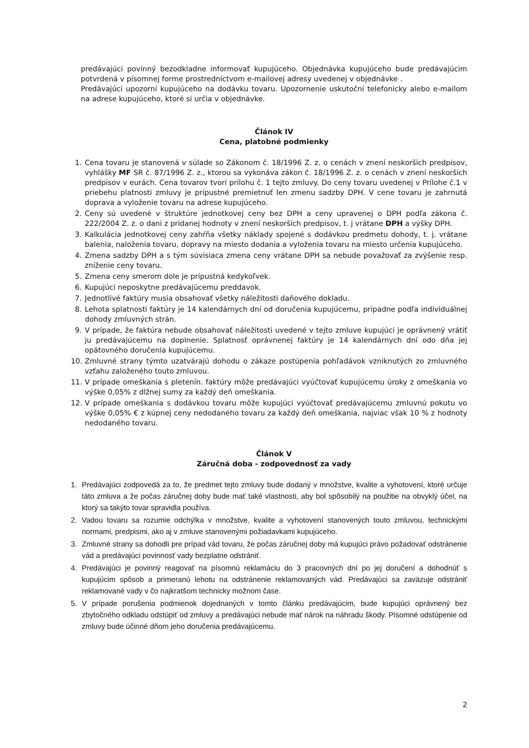predávajúci povinný bezodkladne informovať kupujúceho. Objednávka kupujúceho bude predávajúcim potvrdená v písomnej forme prostredníctvom e-mailovej adresy uvedenej v objednávke .
Predávajúci upozorní kupujúceho na dodávku tovaru. Upozornenie uskutoční telefonicky alebo e-mailom na adrese kupujúceho, ktoré si určia v objednávke.
Článok IV
Cena, platobné podmienky
1. Cena tovaru je stanovená v súlade so Zákonom č. 18/1996 Z. z. o cenách v znení neskorších predpisov, vyhlášky MF SR č. 87/1996 Z. z., ktorou sa vykonáva zákon č. 18/1996 Z. z. o cenách v znení neskorších predpisov v eurách. Cena tovarov tvorí prílohu č. 1 tejto zmluvy. Do ceny tovaru uvedenej v Prílohe č.1 v priebehu platnosti zmluvy je prípustné premietnuť len zmenu sadzby DPH. V cene tovaru je zahrnutá doprava a vyloženie tovaru na adrese kupujúceho.
2. Ceny sú uvedené v štruktúre jednotkovej ceny bez DPH a ceny upravenej o DPH podľa zákona č. 222/2004 Z. z. o dani z pridanej hodnoty v znení neskorších predpisov, t. j vrátane DPH a výšky DPH.
3. Kalkulácia jednotkovej ceny zahŕňa všetky náklady spojené s dodávkou predmetu dohody, t. j. vrátane balenia, naloženia tovaru, dopravy na miesto dodania a vyloženia tovaru na miesto určenia kupujúceho.
4. Zmena sadzby DPH a s tým súvisiaca zmena ceny vrátane DPH sa nebude považovať za zvýšenie resp. zníženie ceny tovaru.
5. Zmena ceny smerom dole je prípustná kedykoľvek.
6. Kupujúci neposkytne predávajúcemu preddavok.
7. Jednotlivé faktúry musia obsahovať všetky náležitosti daňového dokladu.
8. Lehota splatnosti faktúry je 14 kalendárnych dní od doručenia kupujúcemu, prípadne podľa individuálnej dohody zmluvných strán.
9. V prípade, že faktúra nebude obsahovať náležitosti uvedené v tejto zmluve kupujúci je oprávnený vrátiť ju predávajúcemu na doplnenie. Splatnosť oprávnenej faktúry je 14 kalendárnych dní odo dňa jej opätovného doručenia kupujúcemu.
10. Zmluvné strany týmto uzatvárajú dohodu o zákaze postúpenia pohľadávok vzniknutých zo zmluvného vzťahu založeného touto zmluvou.
11. V prípade omeškania s pletenín. faktúry môže predávajúci vyúčtovať kupujúcemu úroky z omeškania vo výške 0,05% z dlžnej sumy za každý deň omeškania.
12. V prípade omeškania s dodávkou tovaru môže kupujúci vyúčtovať predávajúcemu zmluvnú pokutu vo výške 0,05% € z kúpnej ceny nedodaného tovaru za každý deň omeškania, najviac však 10 % z hodnoty nedodaného tovaru.
Článok V
Záručná doba - zodpovednosť za vady
1. Predávajúci zodpovedá za to, že predmet tejto zmluvy bude dodaný v množstve, kvalite a vyhotovení, ktoré určuje táto zmluva a že počas záručnej doby bude mať také vlastnosti, aby bol spôsobilý na použitie na obvyklý účel, na ktorý sa takýto tovar spravidla používa.
2. Vadou tovaru sa rozumie odchýlka v množstve, kvalite a vyhotovení stanovených touto zmluvou, technickými normami, predpismi, ako aj v zmluve stanovenými požiadavkami kupujúceho.
3. Zmluvné strany sa dohodli pre prípad vád tovaru, že počas záručnej doby má kupujúci právo požadovať odstránenie vád a predávajúci povinnosť vady bezplatne odstrániť.
4. Predávajúci je povinný reagovať na písomnú reklamáciu do 3 pracovných dní po jej doručení a dohodnúť s kupujúcim spôsob a primeranú lehotu na odstránenie reklamovaných vád. Predávajúci sa zaväzuje odstrániť reklamované vady v čo najkratšom technicky možnom čase.
5. V prípade porušenia podmienok dojednaných v tomto článku predávajúcim, bude kupujúci oprávnený bez zbytočného odkladu odstúpiť od zmluvy a predávajúci nebude mať nárok na náhradu škody. Písomné odstúpenie od zmluvy bude účinné dňom jeho doručenia predávajúcemu.
2